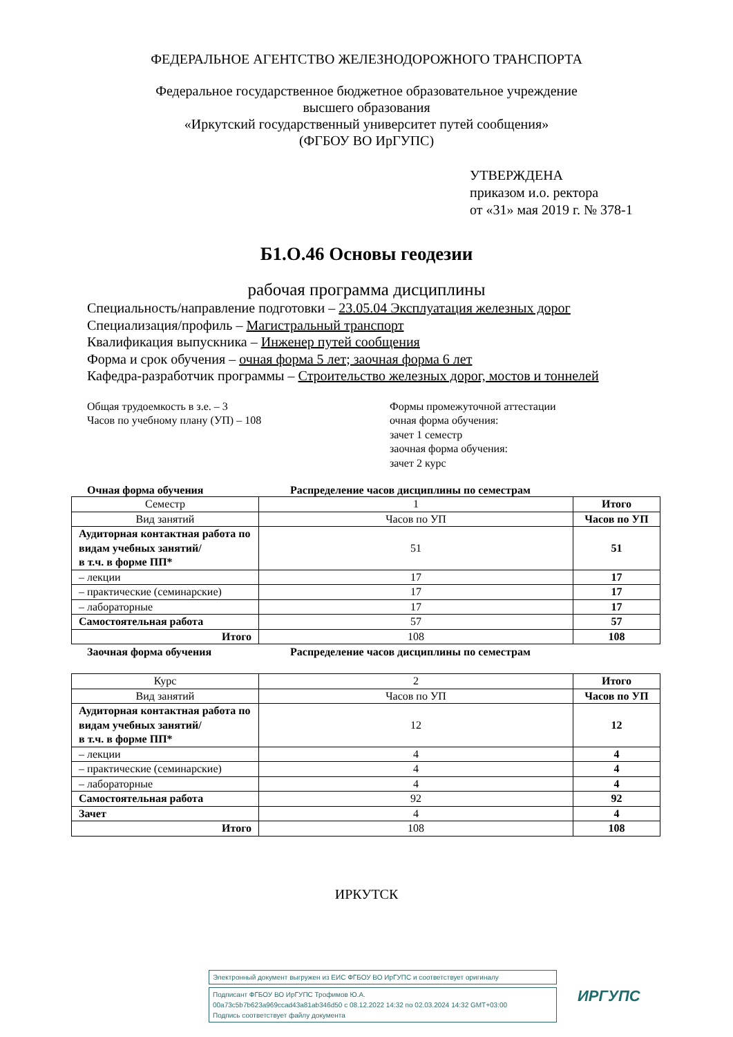ФЕДЕРАЛЬНОЕ АГЕНТСТВО ЖЕЛЕЗНОДОРОЖНОГО ТРАНСПОРТА
Федеральное государственное бюджетное образовательное учреждение
высшего образования
«Иркутский государственный университет путей сообщения»
(ФГБОУ ВО ИрГУПС)
УТВЕРЖДЕНА
приказом и.о. ректора
от «31» мая 2019 г. № 378-1
Б1.О.46 Основы геодезии
рабочая программа дисциплины
Специальность/направление подготовки – 23.05.04 Эксплуатация железных дорог
Специализация/профиль – Магистральный транспорт
Квалификация выпускника – Инженер путей сообщения
Форма и срок обучения – очная форма 5 лет; заочная форма 6 лет
Кафедра-разработчик программы – Строительство железных дорог, мостов и тоннелей
Общая трудоемкость в з.е. – 3
Часов по учебному плану (УП) – 108
Формы промежуточной аттестации
очная форма обучения:
зачет 1 семестр
заочная форма обучения:
зачет 2 курс
Очная форма обучения Распределение часов дисциплины по семестрам
| Семестр | 1 | Итого |
| Вид занятий | Часов по УП | Часов по УП |
| Аудиторная контактная работа по видам учебных занятий/ в т.ч. в форме ПП* | 51 | 51 |
| – лекции | 17 | 17 |
| – практические (семинарские) | 17 | 17 |
| – лабораторные | 17 | 17 |
| Самостоятельная работа | 57 | 57 |
| Итого | 108 | 108 |
Заочная форма обучения Распределение часов дисциплины по семестрам
| Курс | 2 | Итого |
| Вид занятий | Часов по УП | Часов по УП |
| Аудиторная контактная работа по видам учебных занятий/ в т.ч. в форме ПП* | 12 | 12 |
| – лекции | 4 | 4 |
| – практические (семинарские) | 4 | 4 |
| – лабораторные | 4 | 4 |
| Самостоятельная работа | 92 | 92 |
| Зачет | 4 | 4 |
| Итого | 108 | 108 |
ИРКУТСК
Электронный документ выгружен из ЕИС ФГБОУ ВО ИрГУПС и соответствует оригиналу
Подписант ФГБОУ ВО ИрГУПС Трофимов Ю.А.
00a73c5b7b623a969ccad43a81ab346d50 с 08.12.2022 14:32 по 02.03.2024 14:32 GMT+03:00
Подпись соответствует файлу документа
ИРГУПС